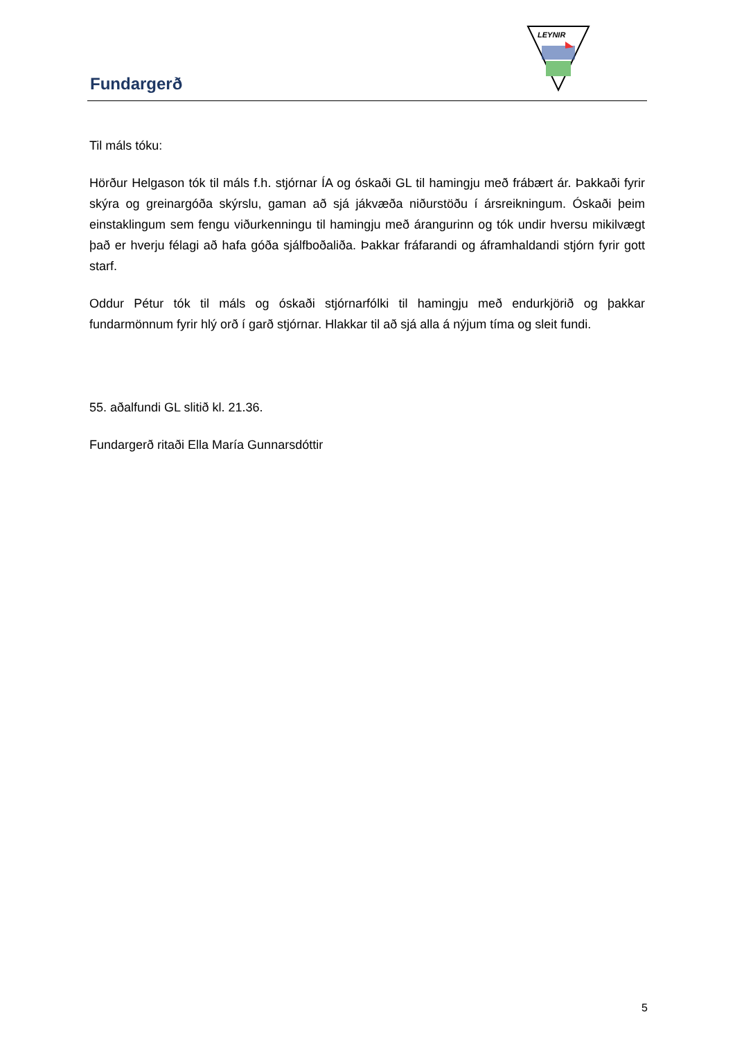Fundargerð
LEYNIR
Til máls tóku:
Hörður Helgason tók til máls f.h. stjórnar ÍA og óskaði GL til hamingju með frábært ár. Þakkaði fyrir skýra og greinargóða skýrslu, gaman að sjá jákvæða niðurstöðu í ársreikningum. Óskaði þeim einstaklingum sem fengu viðurkenningu til hamingju með árangurinn og tók undir hversu mikilvægt það er hverju félagi að hafa góða sjálfboðaliða. Þakkar fráfarandi og áframhaldandi stjórn fyrir gott starf.
Oddur Pétur tók til máls og óskaði stjórnarfólki til hamingju með endurkjörið og þakkar fundarmönnum fyrir hlý orð í garð stjórnar. Hlakkar til að sjá alla á nýjum tíma og sleit fundi.
55. aðalfundi GL slitið kl. 21.36.
Fundargerð ritaði Ella María Gunnarsdóttir
5